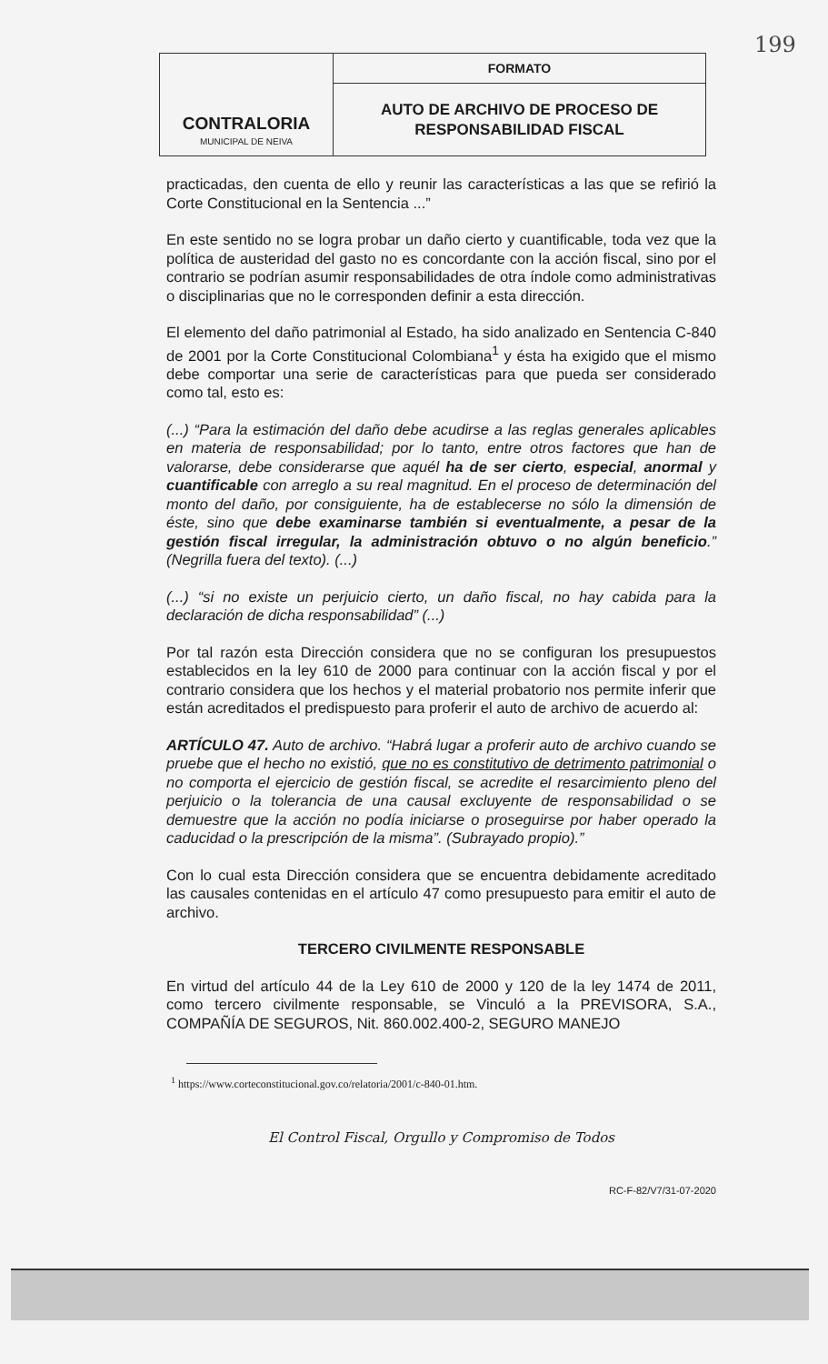199
CONTRALORIA
MUNICIPAL DE NEIVA
FORMATO
AUTO DE ARCHIVO DE PROCESO DE
RESPONSABILIDAD FISCAL
practicadas, den cuenta de ello y reunir las características a las que se refirió la Corte Constitucional en la Sentencia ...”
En este sentido no se logra probar un daño cierto y cuantificable, toda vez que la política de austeridad del gasto no es concordante con la acción fiscal, sino por el contrario se podrían asumir responsabilidades de otra índole como administrativas o disciplinarias que no le corresponden definir a esta dirección.
El elemento del daño patrimonial al Estado, ha sido analizado en Sentencia C-840 de 2001 por la Corte Constitucional Colombiana<sup>1</sup> y ésta ha exigido que el mismo debe comportar una serie de características para que pueda ser considerado como tal, esto es:
(...) “Para la estimación del daño debe acudirse a las reglas generales aplicables en materia de responsabilidad; por lo tanto, entre otros factores que han de valorarse, debe considerarse que aquél ha de ser cierto, especial, anormal y cuantificable con arreglo a su real magnitud. En el proceso de determinación del monto del daño, por consiguiente, ha de establecerse no sólo la dimensión de éste, sino que debe examinarse también si eventualmente, a pesar de la gestión fiscal irregular, la administración obtuvo o no algún beneficio.” (Negrilla fuera del texto). (...)
(...) “si no existe un perjuicio cierto, un daño fiscal, no hay cabida para la declaración de dicha responsabilidad” (...)
Por tal razón esta Dirección considera que no se configuran los presupuestos establecidos en la ley 610 de 2000 para continuar con la acción fiscal y por el contrario considera que los hechos y el material probatorio nos permite inferir que están acreditados el predispuesto para proferir el auto de archivo de acuerdo al:
ARTÍCULO 47. Auto de archivo. “Habrá lugar a proferir auto de archivo cuando se pruebe que el hecho no existió, que no es constitutivo de detrimento patrimonial o no comporta el ejercicio de gestión fiscal, se acredite el resarcimiento pleno del perjuicio o la tolerancia de una causal excluyente de responsabilidad o se demuestre que la acción no podía iniciarse o proseguirse por haber operado la caducidad o la prescripción de la misma”. (Subrayado propio).”
Con lo cual esta Dirección considera que se encuentra debidamente acreditado las causales contenidas en el artículo 47 como presupuesto para emitir el auto de archivo.
TERCERO CIVILMENTE RESPONSABLE
En virtud del artículo 44 de la Ley 610 de 2000 y 120 de la ley 1474 de 2011, como tercero civilmente responsable, se Vinculó a la PREVISORA, S.A., COMPAÑÍA DE SEGUROS, Nit. 860.002.400-2, SEGURO MANEJO
<sup>1</sup> https://www.corteconstitucional.gov.co/relatoria/2001/c-840-01.htm.
El Control Fiscal, Orgullo y Compromiso de Todos
RC-F-82/V7/31-07-2020